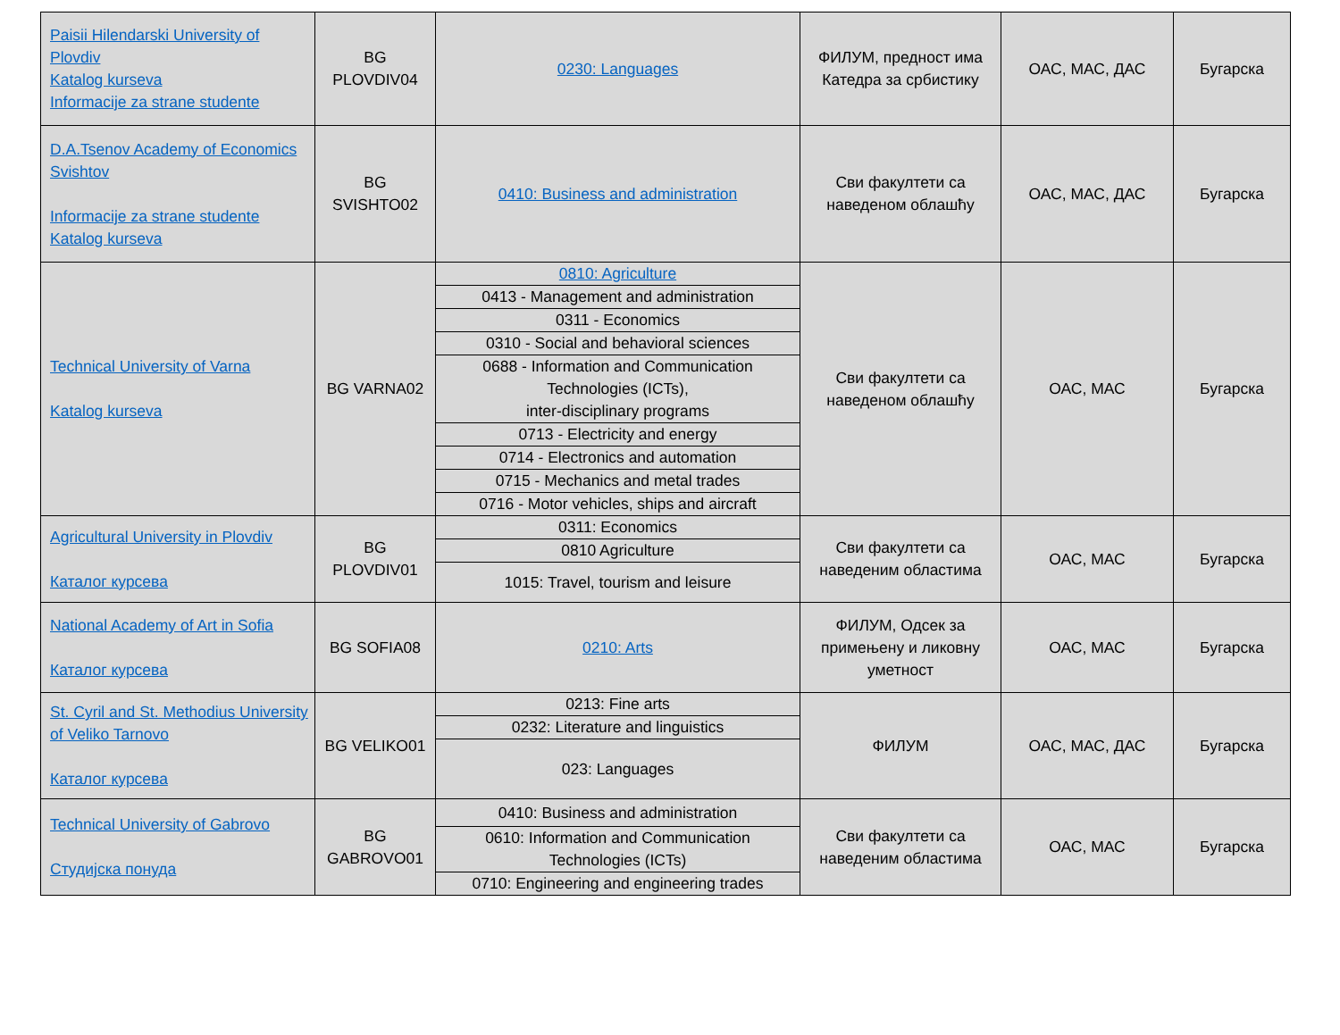| Paisii Hilendarski University of Plovdiv Katalog kurseva Informacije za strane studente | BG PLOVDIV04 | 0230: Languages | ФИЛУМ, предност има Катедра за србистику | ОАС, МАС, ДАС | Бугарска |
| D.A.Tsenov Academy of Economics Svishtov Informacije za strane studente Katalog kurseva | BG SVISHTO02 | 0410: Business and administration | Сви факултети са наведеном облашћу | ОАС, МАС, ДАС | Бугарска |
| Technical University of Varna Katalog kurseva | BG VARNA02 | 0810: Agriculture | Сви факултети са наведеном облашћу | ОАС, МАС | Бугарска |
| | | 0413 - Management and administration | | | |
| | | 0311 - Economics | | | |
| | | 0310 - Social and behavioral sciences | | | |
| | | 0688 - Information and Communication Technologies (ICTs), inter-disciplinary programs | | | |
| | | 0713 - Electricity and energy | | | |
| | | 0714 - Electronics and automation | | | |
| | | 0715 - Mechanics and metal trades | | | |
| | | 0716 - Motor vehicles, ships and aircraft | | | |
| Agricultural University in Plovdiv Каталог курсева | BG PLOVDIV01 | 0311: Economics | Сви факултети са наведеним областима | ОАС, МАС | Бугарска |
| | | 0810 Agriculture | | | |
| | | 1015: Travel, tourism and leisure | | | |
| National Academy of Art in Sofia Каталог курсева | BG SOFIA08 | 0210: Arts | ФИЛУМ, Одсек за примењену и ликовну уметност | ОАС, МАС | Бугарска |
| St. Cyril and St. Methodius University of Veliko Tarnovo Каталог курсева | BG VELIKO01 | 0213: Fine arts | ФИЛУМ | ОАС, МАС, ДАС | Бугарска |
| | | 0232: Literature and linguistics | | | |
| | | 023: Languages | | | |
| Technical University of Gabrovo Студијска понуда | BG GABROVO01 | 0410: Business and administration | Сви факултети са наведеним областима | ОАС, МАС | Бугарска |
| | | 0610: Information and Communication Technologies (ICTs) | | | |
| | | 0710: Engineering and engineering trades | | | |